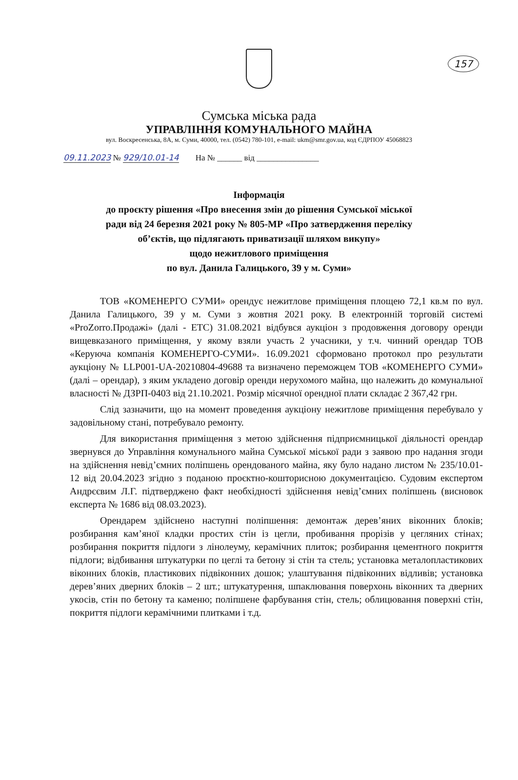157
Сумська міська рада
УПРАВЛІННЯ КОМУНАЛЬНОГО МАЙНА
вул. Воскресенська, 8А, м. Суми, 40000, тел. (0542) 780-101, e-mail: ukm@smr.gov.ua, код ЄДРПОУ 45068823
09.11.2023 № 929/10.01-14 На № ______ від _______________
Інформація
до проєкту рішення «Про внесення змін до рішення Сумської міської
ради від 24 березня 2021 року № 805-МР «Про затвердження переліку
об’єктів, що підлягають приватизації шляхом викупу»
щодо нежитлового приміщення
по вул. Данила Галицького, 39 у м. Суми»
ТОВ «КОМЕНЕРГО СУМИ» орендує нежитлове приміщення площею 72,1 кв.м по вул. Данила Галицького, 39 у м. Суми з жовтня 2021 року. В електронній торговій системі «ProZorro.Продажі» (далі - ЕТС) 31.08.2021 відбувся аукціон з продовження договору оренди вищевказаного приміщення, у якому взяли участь 2 учасники, у т.ч. чинний орендар ТОВ «Керуюча компанія КОМЕНЕРГО-СУМИ». 16.09.2021 сформовано протокол про результати аукціону № LLP001-UA-20210804-49688 та визначено переможцем ТОВ «КОМЕНЕРГО СУМИ» (далі – орендар), з яким укладено договір оренди нерухомого майна, що належить до комунальної власності № ДЗРП-0403 від 21.10.2021. Розмір місячної орендної плати складає 2 367,42 грн.
Слід зазначити, що на момент проведення аукціону нежитлове приміщення перебувало у задовільному стані, потребувало ремонту.
Для використання приміщення з метою здійснення підприємницької діяльності орендар звернувся до Управління комунального майна Сумської міської ради з заявою про надання згоди на здійснення невід’ємних поліпшень орендованого майна, яку було надано листом № 235/10.01-12 від 20.04.2023 згідно з поданою проєктно-кошторисною документацією. Судовим експертом Андрєєвим Л.Г. підтверджено факт необхідності здійснення невід’ємних поліпшень (висновок експерта № 1686 від 08.03.2023).
Орендарем здійснено наступні поліпшення: демонтаж дерев’яних віконних блоків; розбирання кам’яної кладки простих стін із цегли, пробивання прорізів у цегляних стінах; розбирання покриття підлоги з лінолеуму, керамічних плиток; розбирання цементного покриття підлоги; відбивання штукатурки по цеглі та бетону зі стін та стель; установка металопластикових віконних блоків, пластикових підвіконних дошок; улаштування підвіконних відливів; установка дерев’яних дверних блоків – 2 шт.; штукатурення, шпаклювання поверхонь віконних та дверних укосів, стін по бетону та каменю; поліпшене фарбування стін, стель; облицювання поверхні стін, покриття підлоги керамічними плитками і т.д.